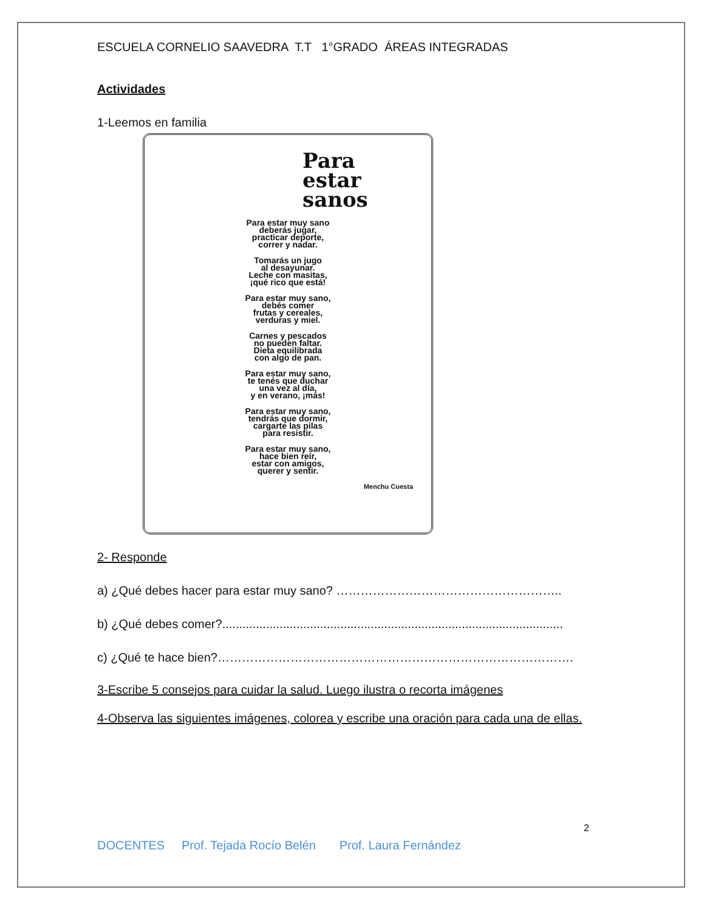ESCUELA CORNELIO SAAVEDRA T.T 1°GRADO ÁREAS INTEGRADAS
Actividades
1-Leemos en familia
Para estar sanos
Para estar muy sano
deberás jugar,
practicar deporte,
correr y nadar.
Tomarás un jugo
al desayunar.
Leche con masitas,
¡qué rico que está!
Para estar muy sano,
debés comer
frutas y cereales,
verduras y miel.
Carnes y pescados
no pueden faltar.
Dieta equilibrada
con algo de pan.
Para estar muy sano,
te tenés que duchar
una vez al día,
y en verano, ¡más!
Para estar muy sano,
tendrás que dormir,
cargarte las pilas
para resistir.
Para estar muy sano,
hace bien reír,
estar con amigos,
querer y sentir.
Menchu Cuesta
2- Responde
a) ¿Qué debes hacer para estar muy sano? ………………………………………………..
b) ¿Qué debes comer?.....................................................................................................
c) ¿Qué te hace bien?…………………………………………………………………………….
3-Escribe 5 consejos para cuidar la salud. Luego ilustra o recorta imágenes
4-Observa las siguientes imágenes, colorea y escribe una oración para cada una de ellas.
2
DOCENTES Prof. Tejada Rocío Belén Prof. Laura Fernández